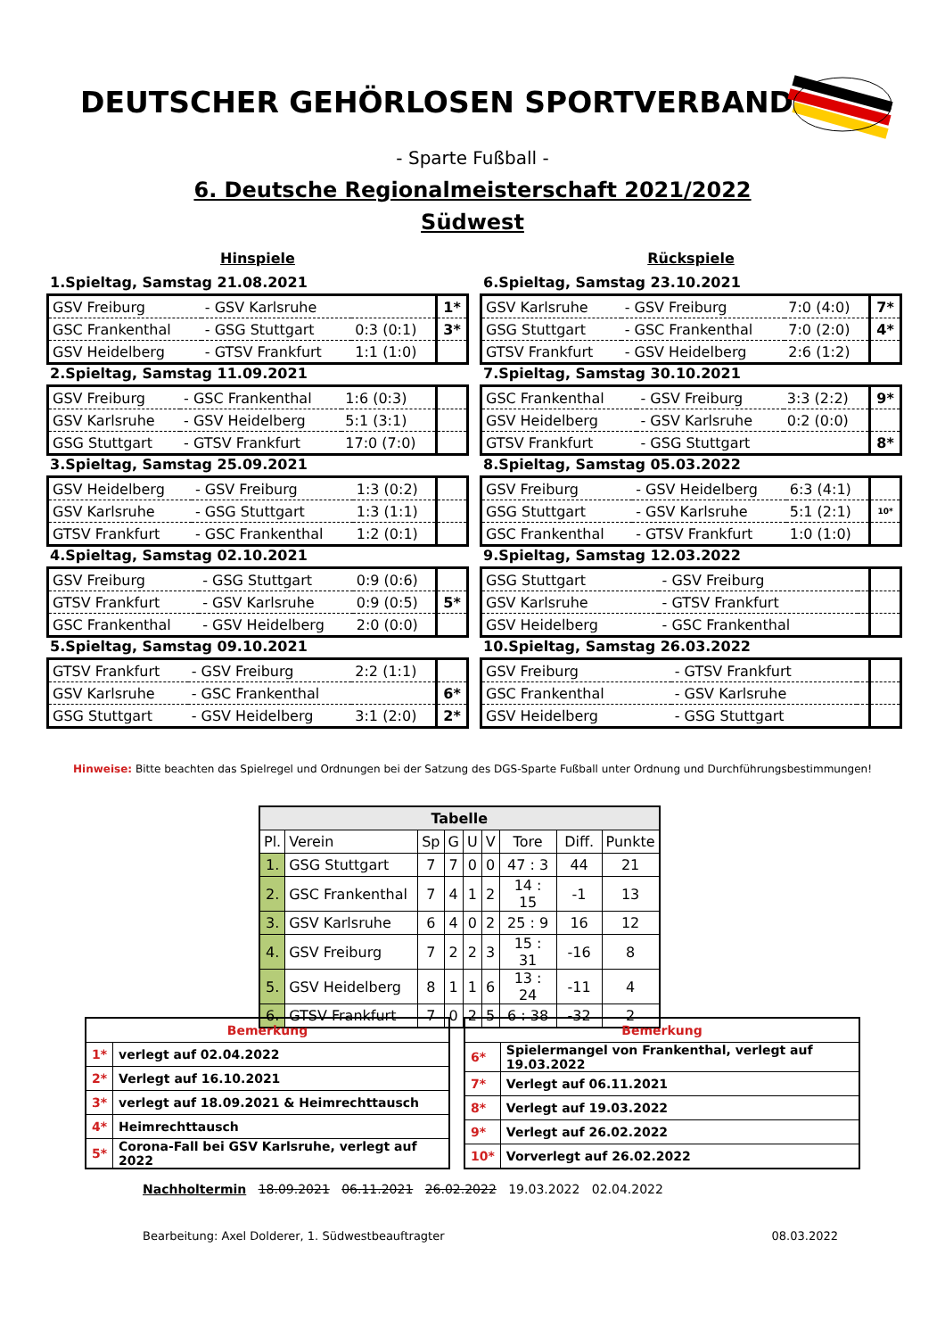DEUTSCHER GEHÖRLOSEN SPORTVERBAND
- Sparte Fußball -
6. Deutsche Regionalmeisterschaft 2021/2022
Südwest
Hinspiele
1.Spieltag, Samstag 21.08.2021
| GSV Freiburg | - GSV Karlsruhe | | 1* |
| GSC Frankenthal | - GSG Stuttgart | 0:3 (0:1) | 3* |
| GSV Heidelberg | - GTSV Frankfurt | 1:1 (1:0) | |
2.Spieltag, Samstag 11.09.2021
| GSV Freiburg | - GSC Frankenthal | 1:6 (0:3) | |
| GSV Karlsruhe | - GSV Heidelberg | 5:1 (3:1) | |
| GSG Stuttgart | - GTSV Frankfurt | 17:0 (7:0) | |
3.Spieltag, Samstag 25.09.2021
| GSV Heidelberg | - GSV Freiburg | 1:3 (0:2) | |
| GSV Karlsruhe | - GSG Stuttgart | 1:3 (1:1) | |
| GTSV Frankfurt | - GSC Frankenthal | 1:2 (0:1) | |
4.Spieltag, Samstag 02.10.2021
| GSV Freiburg | - GSG Stuttgart | 0:9 (0:6) | |
| GTSV Frankfurt | - GSV Karlsruhe | 0:9 (0:5) | 5* |
| GSC Frankenthal | - GSV Heidelberg | 2:0 (0:0) | |
5.Spieltag, Samstag 09.10.2021
| GTSV Frankfurt | - GSV Freiburg | 2:2 (1:1) | |
| GSV Karlsruhe | - GSC Frankenthal | | 6* |
| GSG Stuttgart | - GSV Heidelberg | 3:1 (2:0) | 2* |
Rückspiele
6.Spieltag, Samstag 23.10.2021
| GSV Karlsruhe | - GSV Freiburg | 7:0 (4:0) | 7* |
| GSG Stuttgart | - GSC Frankenthal | 7:0 (2:0) | 4* |
| GTSV Frankfurt | - GSV Heidelberg | 2:6 (1:2) | |
7.Spieltag, Samstag 30.10.2021
| GSC Frankenthal | - GSV Freiburg | 3:3 (2:2) | 9* |
| GSV Heidelberg | - GSV Karlsruhe | 0:2 (0:0) | |
| GTSV Frankfurt | - GSG Stuttgart | | 8* |
8.Spieltag, Samstag 05.03.2022
| GSV Freiburg | - GSV Heidelberg | 6:3 (4:1) | |
| GSG Stuttgart | - GSV Karlsruhe | 5:1 (2:1) | 10* |
| GSC Frankenthal | - GTSV Frankfurt | 1:0 (1:0) | |
9.Spieltag, Samstag 12.03.2022
| GSG Stuttgart | - GSV Freiburg | | |
| GSV Karlsruhe | - GTSV Frankfurt | | |
| GSV Heidelberg | - GSC Frankenthal | | |
10.Spieltag, Samstag 26.03.2022
| GSV Freiburg | - GTSV Frankfurt | | |
| GSC Frankenthal | - GSV Karlsruhe | | |
| GSV Heidelberg | - GSG Stuttgart | | |
Hinweise: Bitte beachten das Spielregel und Ordnungen bei der Satzung des DGS-Sparte Fußball unter Ordnung und Durchführungsbestimmungen!
| Tabelle | | | | | | | | |
| --- | --- | --- | --- | --- | --- | --- | --- | --- |
| Pl. | Verein | Sp | G | U | V | Tore | Diff. | Punkte |
| 1. | GSG Stuttgart | 7 | 7 | 0 | 0 | 47 : 3 | 44 | 21 |
| 2. | GSC Frankenthal | 7 | 4 | 1 | 2 | 14 : 15 | -1 | 13 |
| 3. | GSV Karlsruhe | 6 | 4 | 0 | 2 | 25 : 9 | 16 | 12 |
| 4. | GSV Freiburg | 7 | 2 | 2 | 3 | 15 : 31 | -16 | 8 |
| 5. | GSV Heidelberg | 8 | 1 | 1 | 6 | 13 : 24 | -11 | 4 |
| 6. | GTSV Frankfurt | 7 | 0 | 2 | 5 | 6 : 38 | -32 | 2 |
| Bemerkung | |
| --- | --- |
| 1* | verlegt auf 02.04.2022 |
| 2* | Verlegt auf 16.10.2021 |
| 3* | verlegt auf 18.09.2021 & Heimrechttausch |
| 4* | Heimrechttausch |
| 5* | Corona-Fall bei GSV Karlsruhe, verlegt auf 2022 |
| Bemerkung | |
| --- | --- |
| 6* | Spielermangel von Frankenthal, verlegt auf 19.03.2022 |
| 7* | Verlegt auf 06.11.2021 |
| 8* | Verlegt auf 19.03.2022 |
| 9* | Verlegt auf 26.02.2022 |
| 10* | Vorverlegt auf 26.02.2022 |
Nachholtermin 18.09.2021 06.11.2021 26.02.2022 19.03.2022 02.04.2022
Bearbeitung: Axel Dolderer, 1. Südwestbeauftragter 08.03.2022